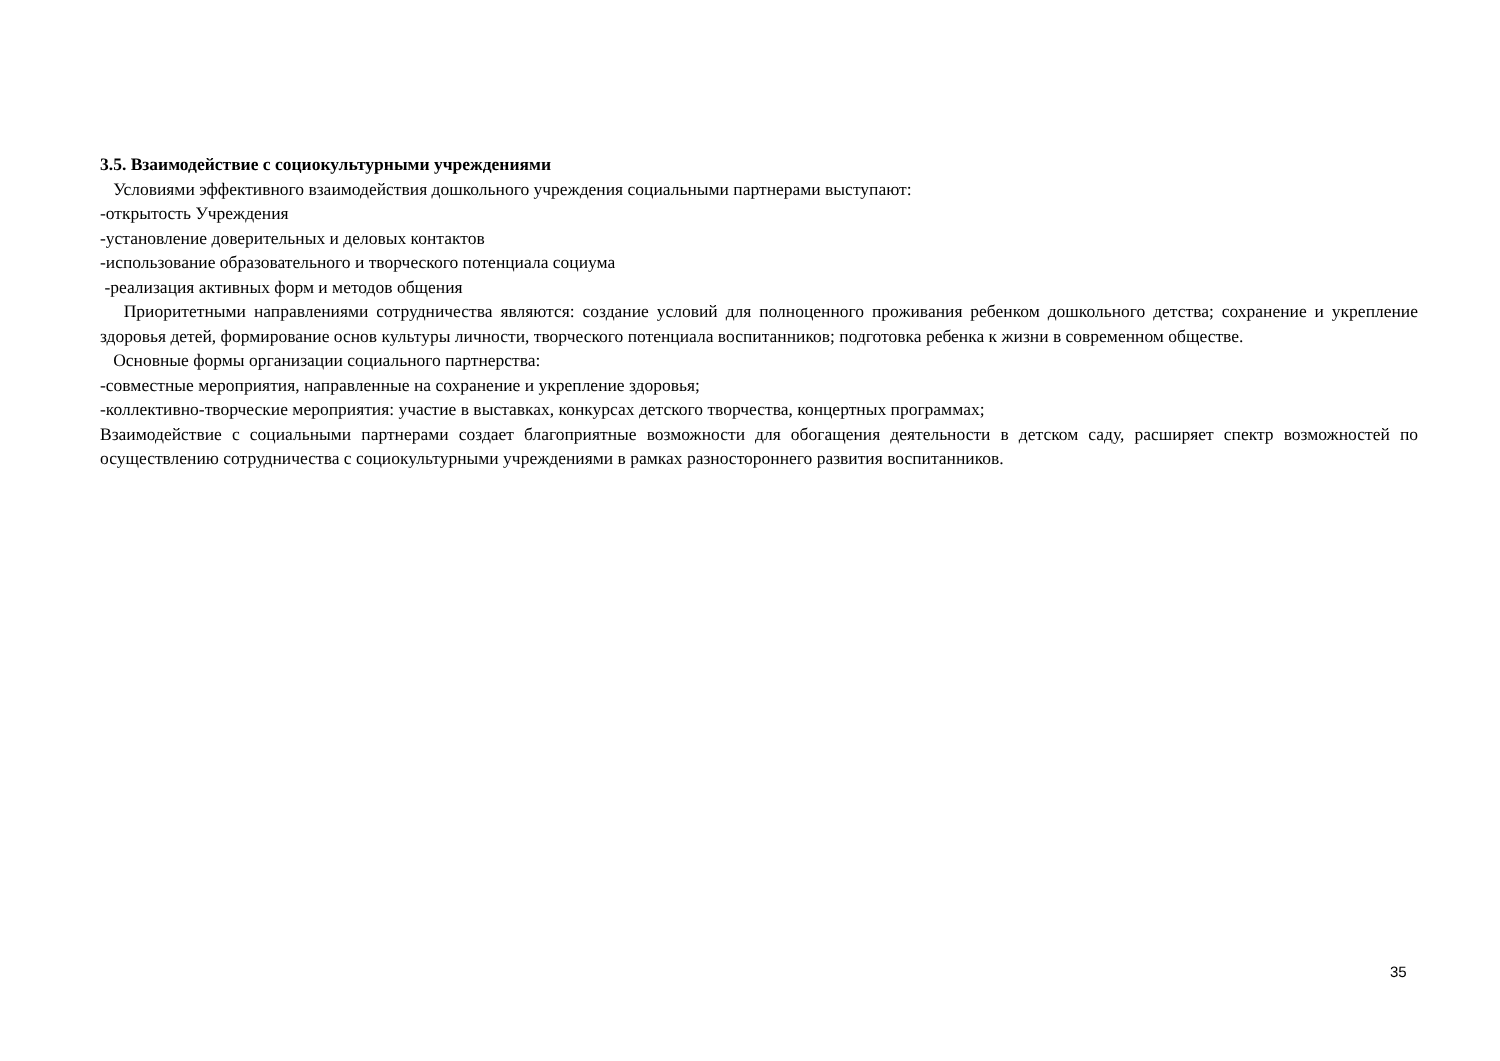3.5. Взаимодействие с социокультурными учреждениями
Условиями эффективного взаимодействия дошкольного учреждения социальными партнерами выступают:
-открытость Учреждения
-установление доверительных и деловых контактов
-использование образовательного и творческого потенциала социума
-реализация активных форм и методов общения
Приоритетными направлениями сотрудничества являются: создание условий для полноценного проживания ребенком дошкольного детства; сохранение и укрепление здоровья детей, формирование основ культуры личности, творческого потенциала воспитанников; подготовка ребенка к жизни в современном обществе.
Основные формы организации социального партнерства:
-совместные мероприятия, направленные на сохранение и укрепление здоровья;
-коллективно-творческие мероприятия: участие в выставках, конкурсах детского творчества, концертных программах;
Взаимодействие с социальными партнерами создает благоприятные возможности для обогащения деятельности в детском саду, расширяет спектр возможностей по осуществлению сотрудничества с социокультурными учреждениями в рамках разностороннего развития воспитанников.
35